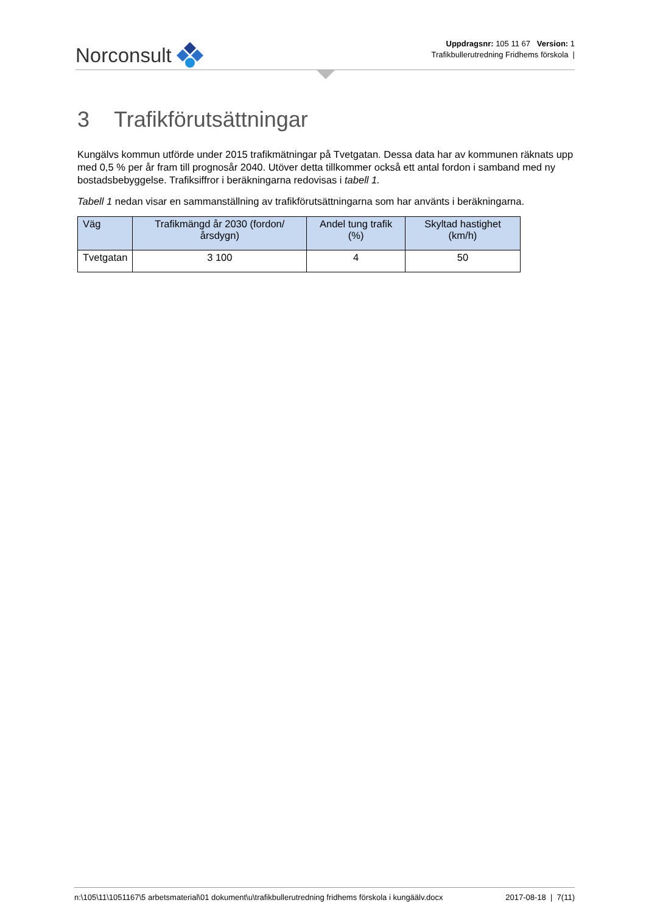Norconsult
Uppdragsnr: 105 11 67 Version: 1
Trafikbullerutredning Fridhems förskola |
3 Trafikförutsättningar
Kungälvs kommun utförde under 2015 trafikmätningar på Tvetgatan. Dessa data har av kommunen räknats upp med 0,5 % per år fram till prognosår 2040. Utöver detta tillkommer också ett antal fordon i samband med ny bostadsbebyggelse. Trafiksiffror i beräkningarna redovisas i tabell 1.
Tabell 1 nedan visar en sammanställning av trafikförutsättningarna som har använts i beräkningarna.
| Väg | Trafikmängd år 2030 (fordon/årsdygn) | Andel tung trafik (%) | Skyltad hastighet (km/h) |
| --- | --- | --- | --- |
| Tvetgatan | 3 100 | 4 | 50 |
n:\105\11\1051167\5 arbetsmaterial\01 dokument\u\trafikbullerutredning fridhems förskola i kungäälv.docx 2017-08-18 | 7(11)